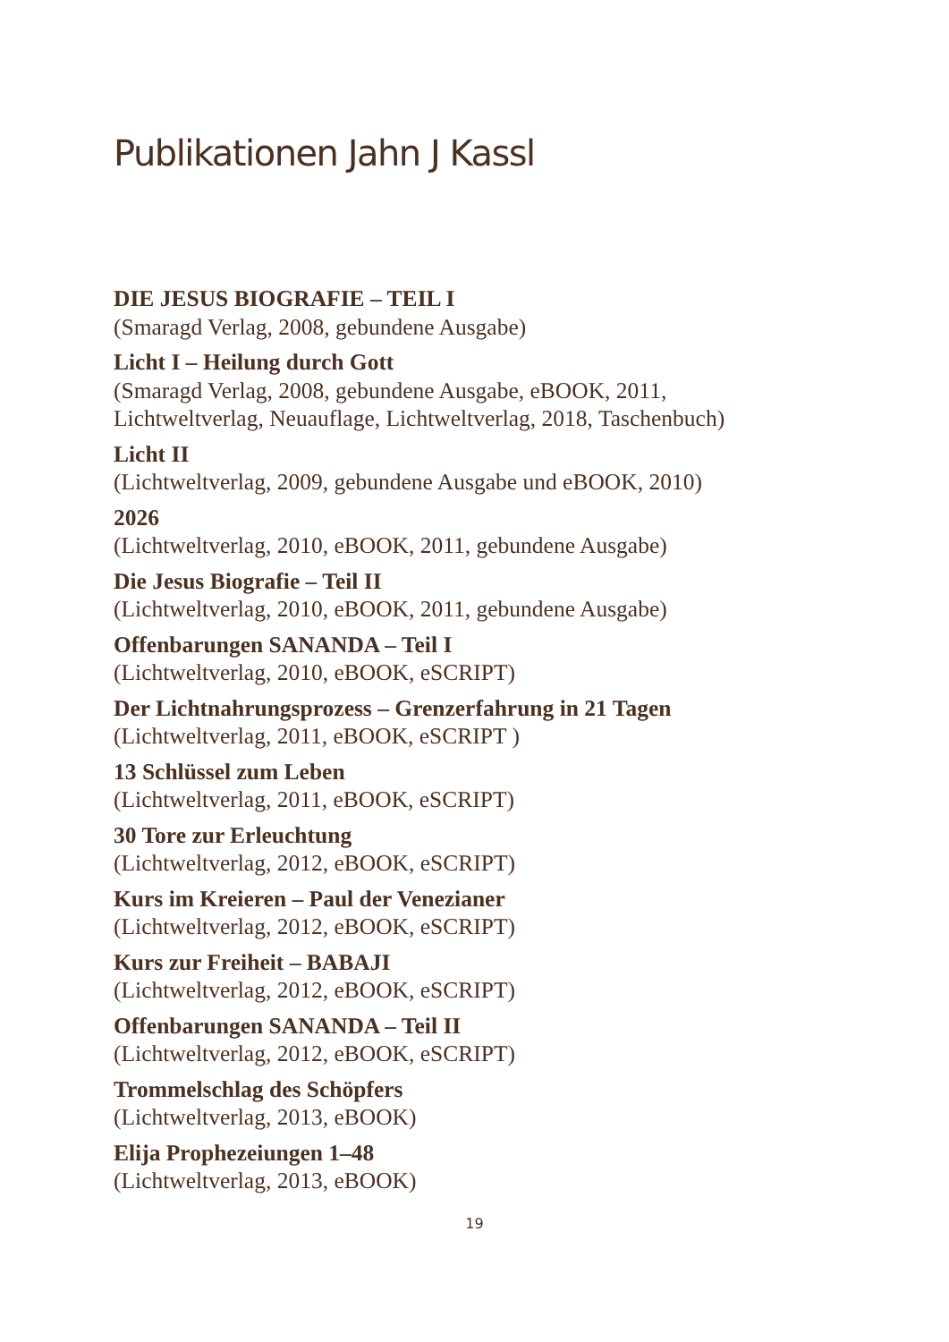Publikationen Jahn J Kassl
DIE JESUS BIOGRAFIE – TEIL I
(Smaragd Verlag, 2008, gebundene Ausgabe)
Licht I – Heilung durch Gott
(Smaragd Verlag, 2008, gebundene Ausgabe, eBOOK, 2011,
Lichtweltverlag, Neuauflage, Lichtweltverlag, 2018, Taschenbuch)
Licht II
(Lichtweltverlag, 2009, gebundene Ausgabe und eBOOK, 2010)
2026
(Lichtweltverlag, 2010, eBOOK, 2011, gebundene Ausgabe)
Die Jesus Biografie – Teil II
(Lichtweltverlag, 2010, eBOOK, 2011, gebundene Ausgabe)
Offenbarungen SANANDA – Teil I
(Lichtweltverlag, 2010, eBOOK, eSCRIPT)
Der Lichtnahrungsprozess – Grenzerfahrung in 21 Tagen
(Lichtweltverlag, 2011, eBOOK, eSCRIPT )
13 Schlüssel zum Leben
(Lichtweltverlag, 2011, eBOOK, eSCRIPT)
30 Tore zur Erleuchtung
(Lichtweltverlag, 2012, eBOOK, eSCRIPT)
Kurs im Kreieren – Paul der Venezianer
(Lichtweltverlag, 2012, eBOOK, eSCRIPT)
Kurs zur Freiheit – BABAJI
(Lichtweltverlag, 2012, eBOOK, eSCRIPT)
Offenbarungen SANANDA – Teil II
(Lichtweltverlag, 2012, eBOOK, eSCRIPT)
Trommelschlag des Schöpfers
(Lichtweltverlag, 2013, eBOOK)
Elija Prophezeiungen 1–48
(Lichtweltverlag, 2013, eBOOK)
19